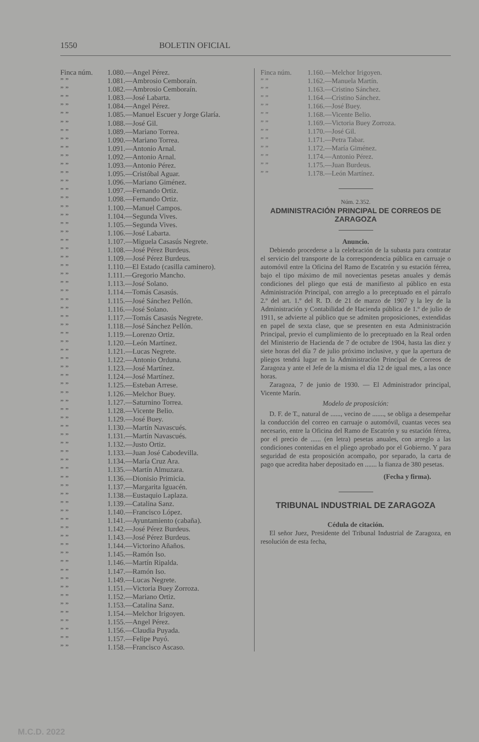1550 BOLETIN OFICIAL
Finca núm. 1.080.—Angel Pérez.
” ” 1.081.—Ambrosio Cemboraín.
” ” 1.082.—Ambrosio Cemboraín.
” ” 1.083.—José Labarta.
” ” 1.084.—Angel Pérez.
” ” 1.085.—Manuel Escuer y Jorge Glaría.
” ” 1.088.—José Gil.
” ” 1.089.—Mariano Torrea.
” ” 1.090.—Mariano Torrea.
” ” 1.091.—Antonio Arnal.
” ” 1.092.—Antonio Arnal.
” ” 1.093.—Antonio Pérez.
” ” 1.095.—Cristóbal Aguar.
” ” 1.096.—Mariano Giménez.
” ” 1.097.—Fernando Ortiz.
” ” 1.098.—Fernando Ortiz.
” ” 1.100.—Manuel Campos.
” ” 1.104.—Segunda Vives.
” ” 1.105.—Segunda Vives.
” ” 1.106.—José Labarta.
” ” 1.107.—Miguela Casasús Negrete.
” ” 1.108.—José Pérez Burdeus.
” ” 1.109.—José Pérez Burdeus.
” ” 1.110.—El Estado (casilla caminero).
” ” 1.111.—Gregorio Mancho.
” ” 1.113.—José Solano.
” ” 1.114.—Tomás Casasús.
” ” 1.115.—José Sánchez Pellón.
” ” 1.116.—José Solano.
” ” 1.117.—Tomás Casasús Negrete.
” ” 1.118.—José Sánchez Pellón.
” ” 1.119.—Lorenzo Ortiz.
” ” 1.120.—León Martínez.
” ” 1.121.—Lucas Negrete.
” ” 1.122.—Antonio Orduna.
” ” 1.123.—José Martínez.
” ” 1.124.—José Martínez.
” ” 1.125.—Esteban Arrese.
” ” 1.126.—Melchor Buey.
” ” 1.127.—Saturnino Torrea.
” ” 1.128.—Vicente Belio.
” ” 1.129.—José Buey.
” ” 1.130.—Martín Navascués.
” ” 1.131.—Martín Navascués.
” ” 1.132.—Justo Ortiz.
” ” 1.133.—Juan José Cabodevilla.
” ” 1.134.—María Cruz Ara.
” ” 1.135.—Martín Almuzara.
” ” 1.136.—Dionisio Primicia.
” ” 1.137.—Margarita Iguacén.
” ” 1.138.—Eustaquio Laplaza.
” ” 1.139.—Catalina Sanz.
” ” 1.140.—Francisco López.
” ” 1.141.—Ayuntamiento (cabaña).
” ” 1.142.—José Pérez Burdeus.
” ” 1.143.—José Pérez Burdeus.
” ” 1.144.—Victorino Añaños.
” ” 1.145.—Ramón Iso.
” ” 1.146.—Martín Ripalda.
” ” 1.147.—Ramón Iso.
” ” 1.149.—Lucas Negrete.
” ” 1.151.—Victoria Buey Zorroza.
” ” 1.152.—Mariano Ortiz.
” ” 1.153.—Catalina Sanz.
” ” 1.154.—Melchor Irigoyen.
” ” 1.155.—Angel Pérez.
” ” 1.156.—Claudia Puyada.
” ” 1.157.—Felipe Puyó.
” ” 1.158.—Francisco Ascaso.
Finca núm. 1.160.—Melchor Irigoyen.
” ” 1.162.—Manuela Martín.
” ” 1.163.—Cristino Sánchez.
” ” 1.164.—Cristino Sánchez.
” ” 1.166.—José Buey.
” ” 1.168.—Vicente Belio.
” ” 1.169.—Victoria Buey Zorroza.
” ” 1.170.—José Gil.
” ” 1.171.—Petra Tabar.
” ” 1.172.—María Giménez.
” ” 1.174.—Antonio Pérez.
” ” 1.175.—Juan Burdeus.
” ” 1.178.—León Martínez.
Núm. 2.352.
ADMINISTRACIÓN PRINCIPAL DE CORREOS DE ZARAGOZA
Anuncio.
Debiendo procederse a la celebración de la subasta para contratar el servicio del transporte de la correspondencia pública en carruaje o automóvil entre la Oficina del Ramo de Escatrón y su estación férrea, bajo el tipo máximo de mil novecientas pesetas anuales y demás condiciones del pliego que está de manifiesto al público en esta Administración Principal, con arreglo a lo preceptuado en el párrafo 2.º del art. 1.º del R. D. de 21 de marzo de 1907 y la ley de la Administración y Contabilidad de Hacienda pública de 1.º de julio de 1911, se advierte al público que se admiten proposiciones, extendidas en papel de sexta clase, que se presenten en esta Administración Principal, previo el cumplimiento de lo preceptuado en la Real orden del Ministerio de Hacienda de 7 de octubre de 1904, hasta las diez y siete horas del día 7 de julio próximo inclusive, y que la apertura de pliegos tendrá lugar en la Administración Principal de Correos de Zaragoza y ante el Jefe de la misma el día 12 de igual mes, a las once horas.
Zaragoza, 7 de junio de 1930. — El Administrador principal, Vicente Marín.
Modelo de proposición:
D. F. de T., natural de ......, vecino de ......., se obliga a desempeñar la conducción del correo en carruaje o automóvil, cuantas veces sea necesario, entre la Oficina del Ramo de Escatrón y su estación férrea, por el precio de ...... (en letra) pesetas anuales, con arreglo a las condiciones contenidas en el pliego aprobado por el Gobierno. Y para seguridad de esta proposición acompaño, por separado, la carta de pago que acredita haber depositado en ....... la fianza de 380 pesetas.
(Fecha y firma).
TRIBUNAL INDUSTRIAL DE ZARAGOZA
Cédula de citación.
El señor Juez, Presidente del Tribunal Industrial de Zaragoza, en resolución de esta fecha,
M.C.D. 2022